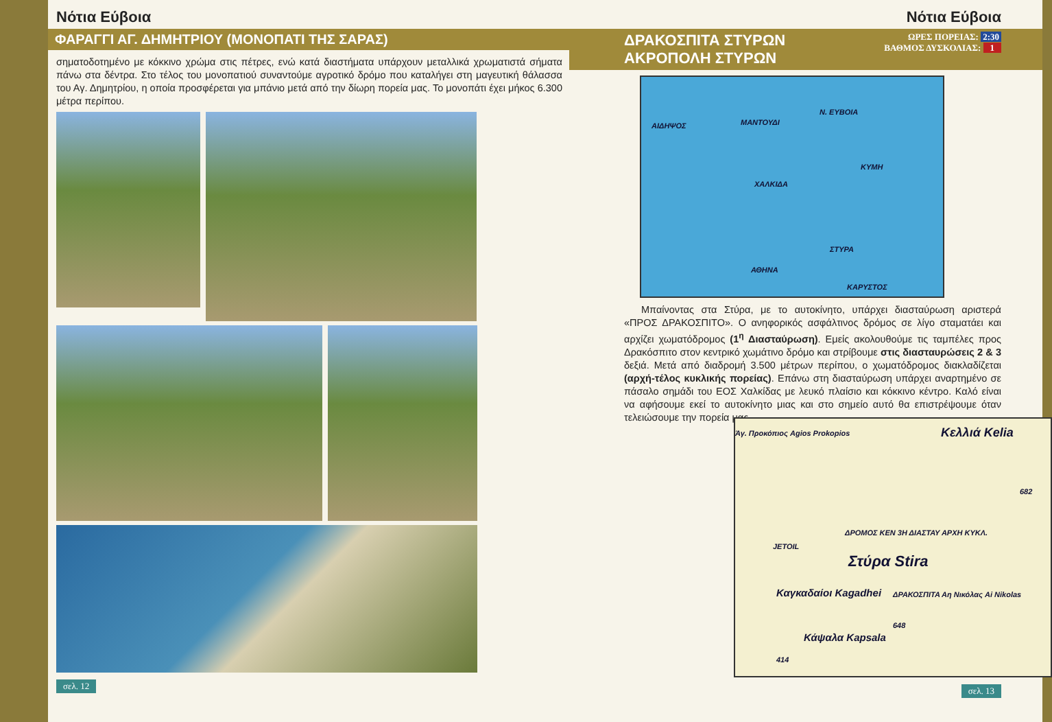Νότια Εύβοια
ΦΑΡΑΓΓΙ ΑΓ. ΔΗΜΗΤΡΙΟΥ (ΜΟΝΟΠΑΤΙ ΤΗΣ ΣΑΡΑΣ)
σηματοδοτημένο με κόκκινο χρώμα στις πέτρες, ενώ κατά διαστήματα υπάρχουν μεταλλικά χρωματιστά σήματα πάνω στα δέντρα. Στο τέλος του μονοπατιού συναντούμε αγροτικό δρόμο που καταλήγει στη μαγευτική θάλασσα του Αγ. Δημητρίου, η οποία προσφέρεται για μπάνιο μετά από την δίωρη πορεία μας. Το μονοπάτι έχει μήκος 6.300 μέτρα περίπου.
σελ. 12
Νότια Εύβοια
ΔΡΑΚΟΣΠΙΤΑ ΣΤΥΡΩΝ
ΑΚΡΟΠΟΛΗ ΣΤΥΡΩΝ
ΩΡΕΣ ΠΟΡΕΙΑΣ: 2:30
ΒΑΘΜΟΣ ΔΥΣΚΟΛΙΑΣ: 1
Ν. ΕΥΒΟΙΑ
ΑΙΔΗΨΟΣ ΜΑΝΤΟΥΔΙ
ΚΥΜΗ
ΧΑΛΚΙΔΑ
ΣΤΥΡΑ
ΑΘΗΝΑ
ΚΑΡΥΣΤΟΣ
Μπαίνοντας στα Στύρα, με το αυτοκίνητο, υπάρχει διασταύρωση αριστερά «ΠΡΟΣ ΔΡΑΚΟΣΠΙΤΟ». Ο ανηφορικός ασφάλτινος δρόμος σε λίγο σταματάει και αρχίζει χωματόδρομος (1<sup>η</sup> Διασταύρωση). Εμείς ακολουθούμε τις ταμπέλες προς Δρακόσπιτο στον κεντρικό χωμάτινο δρόμο και στρίβουμε στις διασταυρώσεις 2 & 3 δεξιά. Μετά από διαδρομή 3.500 μέτρων περίπου, ο χωματόδρομος διακλαδίζεται (αρχή-τέλος κυκλικής πορείας). Επάνω στη διασταύρωση υπάρχει αναρτημένο σε πάσαλο σημάδι του ΕΟΣ Χαλκίδας με λευκό πλαίσιο και κόκκινο κέντρο. Καλό είναι να αφήσουμε εκεί το αυτοκίνητο μιας και στο σημείο αυτό θα επιστρέψουμε όταν τελειώσουμε την πορεία μας.
Άγ. Προκόπιος Agios Prokopios Κελλιά Kelia
682
ΔΡΟΜΟΣ ΚΕΝ 3Η ΔΙΑΣΤΑΥ ΑΡΧΗ ΚΥΚΛ.
Στύρα Stira
JETOIL
ΔΡΑΚΟΣΠΙΤΑ Αη Νικόλας Ai Nikolas Καγκαδαίοι Kagadhei
Κάψαλα Kapsala
414
648
σελ. 13